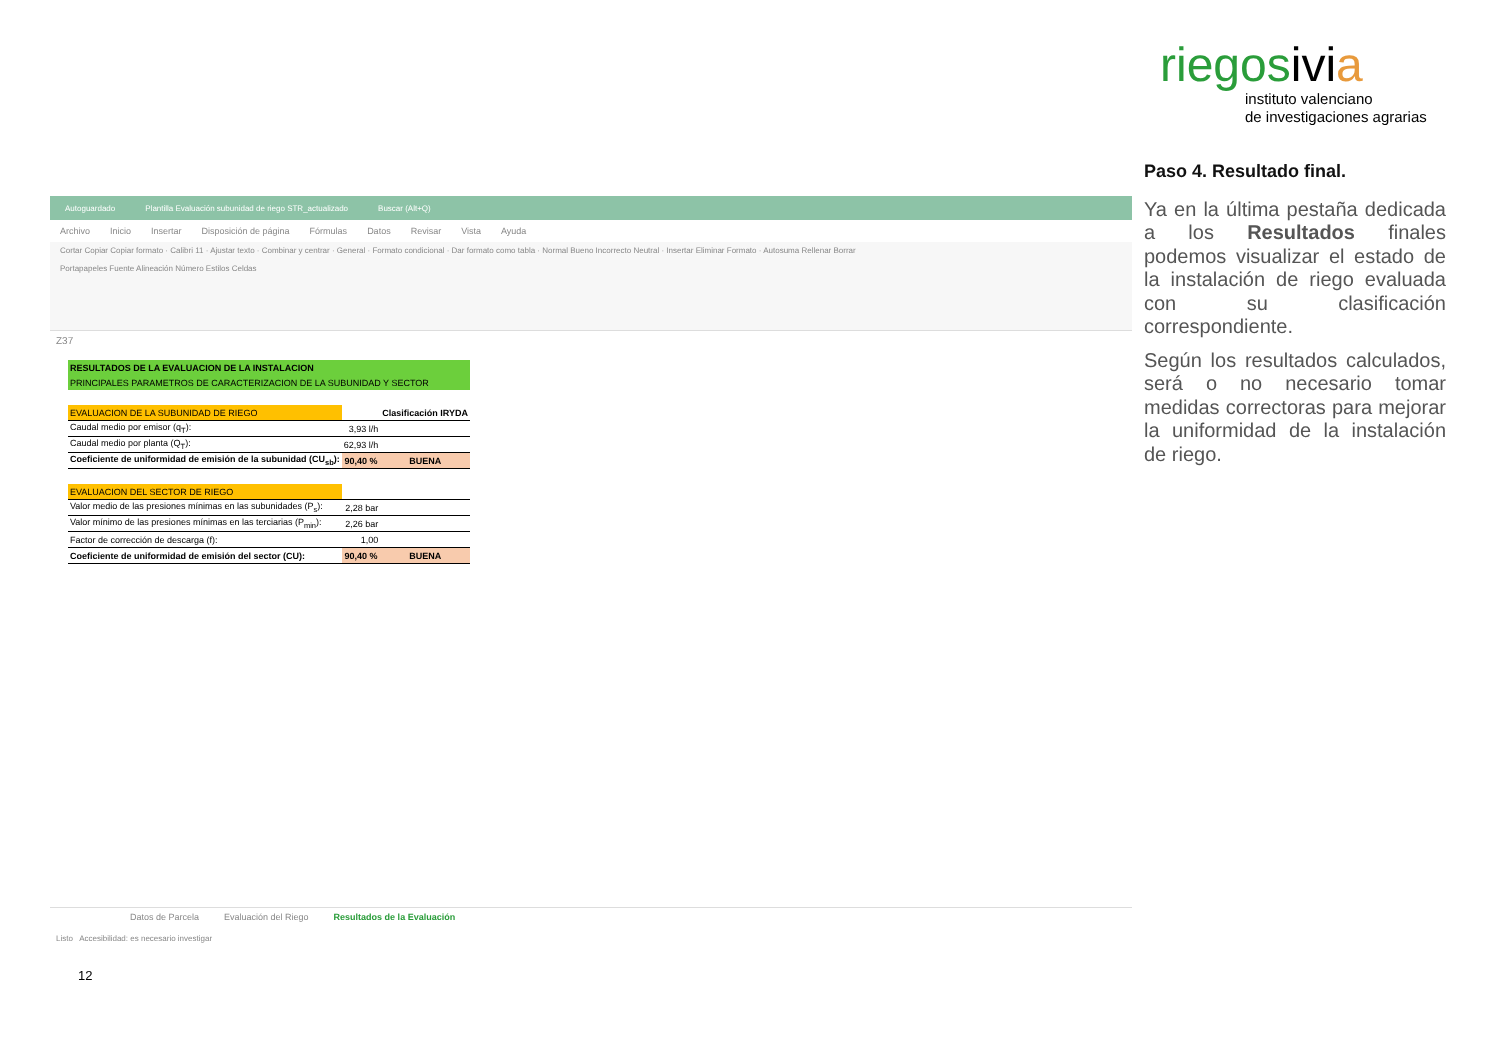riegosivi a
instituto valenciano
de investigaciones agrarias
Autoguardado Plantilla Evaluación subunidad de riego STR_actualizado Buscar (Alt+Q)
Archivo Inicio Insertar Disposición de página Fórmulas Datos Revisar Vista Ayuda
Cortar Copiar Copiar formato · Calibri 11 · Ajustar texto · Combinar y centrar · General · Formato condicional · Dar formato como tabla · Normal Bueno Incorrecto Neutral · Insertar Eliminar Formato · Autosuma Rellenar Borrar
Portapapeles Fuente Alineación Número Estilos Celdas
Z37
| RESULTADOS DE LA EVALUACION DE LA INSTALACION | | |
| PRINCIPALES PARAMETROS DE CARACTERIZACION DE LA SUBUNIDAD Y SECTOR | | |
| EVALUACION DE LA SUBUNIDAD DE RIEGO | | Clasificación IRYDA |
| Caudal medio por emisor (q<sub>T</sub>): | 3,93 l/h | |
| Caudal medio por planta (Q<sub>T</sub>): | 62,93 l/h | |
| Coeficiente de uniformidad de emisión de la subunidad (CU<sub>sb</sub>): | 90,40 % | BUENA |
| EVALUACION DEL SECTOR DE RIEGO | | |
| Valor medio de las presiones mínimas en las subunidades (P<sub>s</sub>): | 2,28 bar | |
| Valor mínimo de las presiones mínimas en las terciarias (P<sub>min</sub>): | 2,26 bar | |
| Factor de corrección de descarga (f): | 1,00 | |
| Coeficiente de uniformidad de emisión del sector (CU): | 90,40 % | BUENA |
Datos de Parcela Evaluación del Riego Resultados de la Evaluación
Listo Accesibilidad: es necesario investigar
Paso 4. Resultado final.
Ya en la última pestaña dedicada a los Resultados finales podemos visualizar el estado de la instalación de riego evaluada con su clasificación correspondiente.
Según los resultados calculados, será o no necesario tomar medidas correctoras para mejorar la uniformidad de la instalación de riego.
12